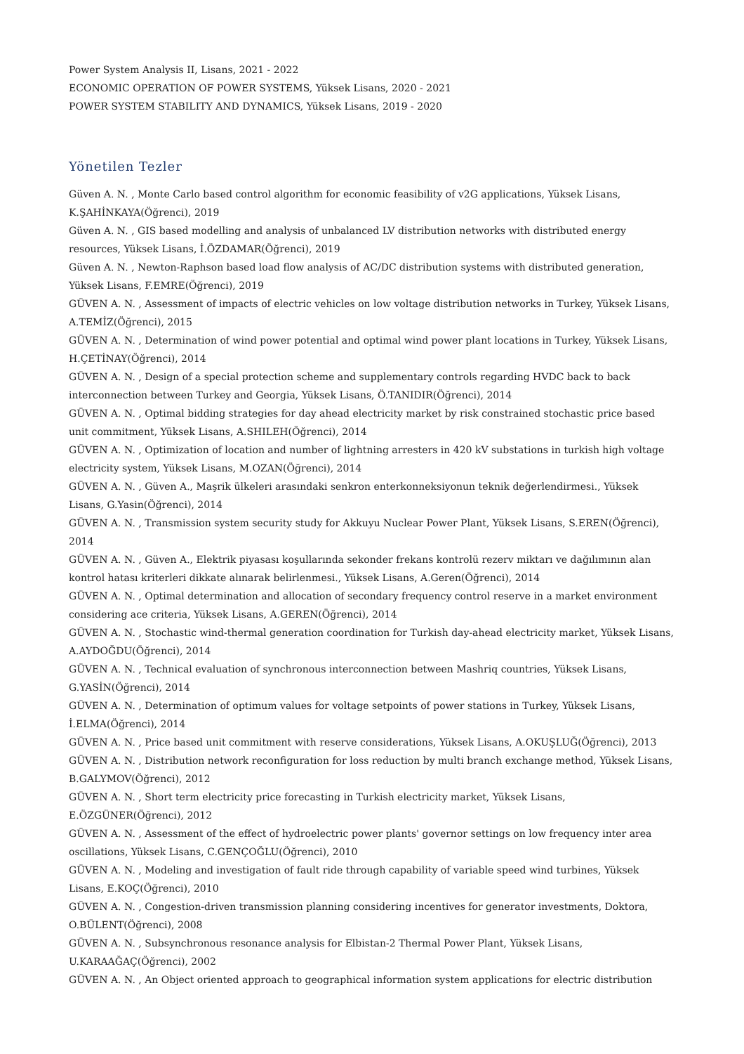Power System Analysis II, Lisans, 2021 - 2022
ECONOMIC OPERATION OF POWER SYSTEMS, Yüksek Lisans, 2020 - 2021
POWER SYSTEM STABILITY AND DYNAMICS, Yüksek Lisans, 2019 - 2020
Yönetilen Tezler
Güven A. N. , Monte Carlo based control algorithm for economic feasibility of v2G applications, Yüksek Lisans, K.ŞAHİNKAYA(Öğrenci), 2019
Güven A. N. , GIS based modelling and analysis of unbalanced LV distribution networks with distributed energy resources, Yüksek Lisans, İ.ÖZDAMAR(Öğrenci), 2019
Güven A. N. , Newton-Raphson based load flow analysis of AC/DC distribution systems with distributed generation, Yüksek Lisans, F.EMRE(Öğrenci), 2019
GÜVEN A. N. , Assessment of impacts of electric vehicles on low voltage distribution networks in Turkey, Yüksek Lisans, A.TEMİZ(Öğrenci), 2015
GÜVEN A. N. , Determination of wind power potential and optimal wind power plant locations in Turkey, Yüksek Lisans, H.ÇETİNAY(Öğrenci), 2014
GÜVEN A. N. , Design of a special protection scheme and supplementary controls regarding HVDC back to back interconnection between Turkey and Georgia, Yüksek Lisans, Ö.TANIDIR(Öğrenci), 2014
GÜVEN A. N. , Optimal bidding strategies for day ahead electricity market by risk constrained stochastic price based unit commitment, Yüksek Lisans, A.SHILEH(Öğrenci), 2014
GÜVEN A. N. , Optimization of location and number of lightning arresters in 420 kV substations in turkish high voltage electricity system, Yüksek Lisans, M.OZAN(Öğrenci), 2014
GÜVEN A. N. , Güven A., Maşrik ülkeleri arasındaki senkron enterkonneksiyonun teknik değerlendirmesi., Yüksek Lisans, G.Yasin(Öğrenci), 2014
GÜVEN A. N. , Transmission system security study for Akkuyu Nuclear Power Plant, Yüksek Lisans, S.EREN(Öğrenci), 2014
GÜVEN A. N. , Güven A., Elektrik piyasası koşullarında sekonder frekans kontrolü rezerv miktarı ve dağılımının alan kontrol hatası kriterleri dikkate alınarak belirlenmesi., Yüksek Lisans, A.Geren(Öğrenci), 2014
GÜVEN A. N. , Optimal determination and allocation of secondary frequency control reserve in a market environment considering ace criteria, Yüksek Lisans, A.GEREN(Öğrenci), 2014
GÜVEN A. N. , Stochastic wind-thermal generation coordination for Turkish day-ahead electricity market, Yüksek Lisans, A.AYDOĞDU(Öğrenci), 2014
GÜVEN A. N. , Technical evaluation of synchronous interconnection between Mashriq countries, Yüksek Lisans, G.YASİN(Öğrenci), 2014
GÜVEN A. N. , Determination of optimum values for voltage setpoints of power stations in Turkey, Yüksek Lisans, İ.ELMA(Öğrenci), 2014
GÜVEN A. N. , Price based unit commitment with reserve considerations, Yüksek Lisans, A.OKUŞLUĞ(Öğrenci), 2013
GÜVEN A. N. , Distribution network reconfiguration for loss reduction by multi branch exchange method, Yüksek Lisans, B.GALYMOV(Öğrenci), 2012
GÜVEN A. N. , Short term electricity price forecasting in Turkish electricity market, Yüksek Lisans, E.ÖZGÜNER(Öğrenci), 2012
GÜVEN A. N. , Assessment of the effect of hydroelectric power plants' governor settings on low frequency inter area oscillations, Yüksek Lisans, C.GENÇOĞLU(Öğrenci), 2010
GÜVEN A. N. , Modeling and investigation of fault ride through capability of variable speed wind turbines, Yüksek Lisans, E.KOÇ(Öğrenci), 2010
GÜVEN A. N. , Congestion-driven transmission planning considering incentives for generator investments, Doktora, O.BÜLENT(Öğrenci), 2008
GÜVEN A. N. , Subsynchronous resonance analysis for Elbistan-2 Thermal Power Plant, Yüksek Lisans, U.KARAAĞAÇ(Öğrenci), 2002
GÜVEN A. N. , An Object oriented approach to geographical information system applications for electric distribution